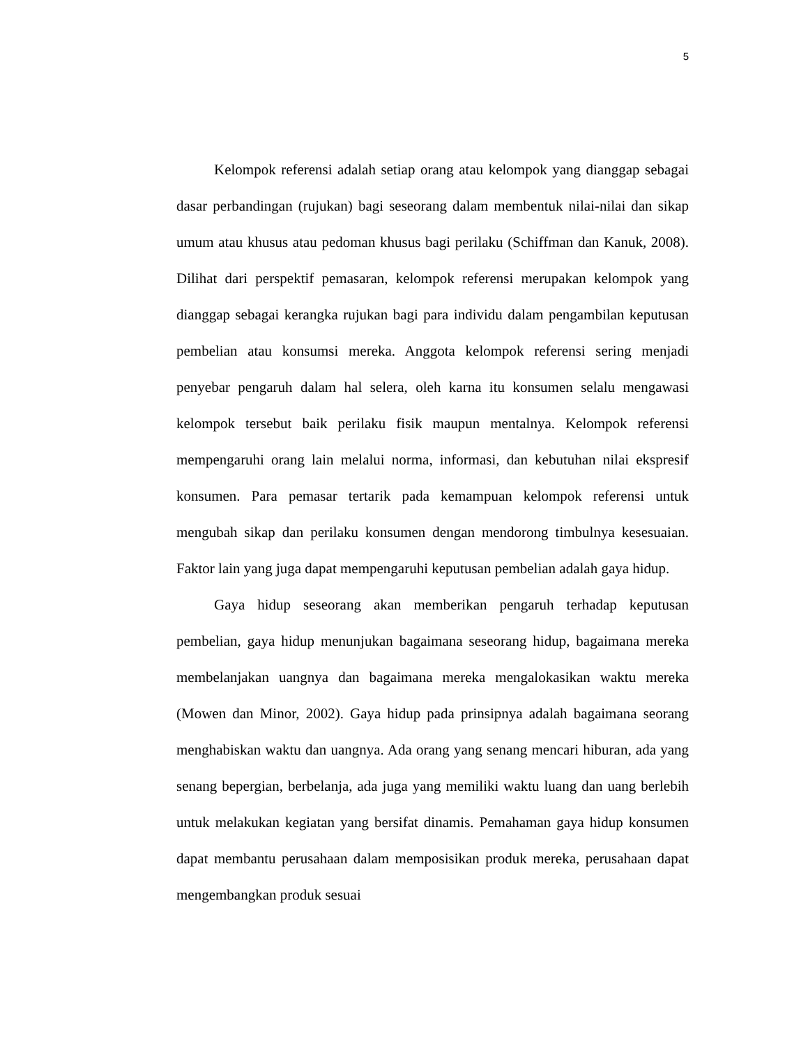5
Kelompok referensi adalah setiap orang atau kelompok yang dianggap sebagai dasar perbandingan (rujukan) bagi seseorang dalam membentuk nilai-nilai dan sikap umum atau khusus atau pedoman khusus bagi perilaku (Schiffman dan Kanuk, 2008). Dilihat dari perspektif pemasaran, kelompok referensi merupakan kelompok yang dianggap sebagai kerangka rujukan bagi para individu dalam pengambilan keputusan pembelian atau konsumsi mereka. Anggota kelompok referensi sering menjadi penyebar pengaruh dalam hal selera, oleh karna itu konsumen selalu mengawasi kelompok tersebut baik perilaku fisik maupun mentalnya. Kelompok referensi mempengaruhi orang lain melalui norma, informasi, dan kebutuhan nilai ekspresif konsumen. Para pemasar tertarik pada kemampuan kelompok referensi untuk mengubah sikap dan perilaku konsumen dengan mendorong timbulnya kesesuaian. Faktor lain yang juga dapat mempengaruhi keputusan pembelian adalah gaya hidup.
Gaya hidup seseorang akan memberikan pengaruh terhadap keputusan pembelian, gaya hidup menunjukan bagaimana seseorang hidup, bagaimana mereka membelanjakan uangnya dan bagaimana mereka mengalokasikan waktu mereka (Mowen dan Minor, 2002). Gaya hidup pada prinsipnya adalah bagaimana seorang menghabiskan waktu dan uangnya. Ada orang yang senang mencari hiburan, ada yang senang bepergian, berbelanja, ada juga yang memiliki waktu luang dan uang berlebih untuk melakukan kegiatan yang bersifat dinamis. Pemahaman gaya hidup konsumen dapat membantu perusahaan dalam memposisikan produk mereka, perusahaan dapat mengembangkan produk sesuai